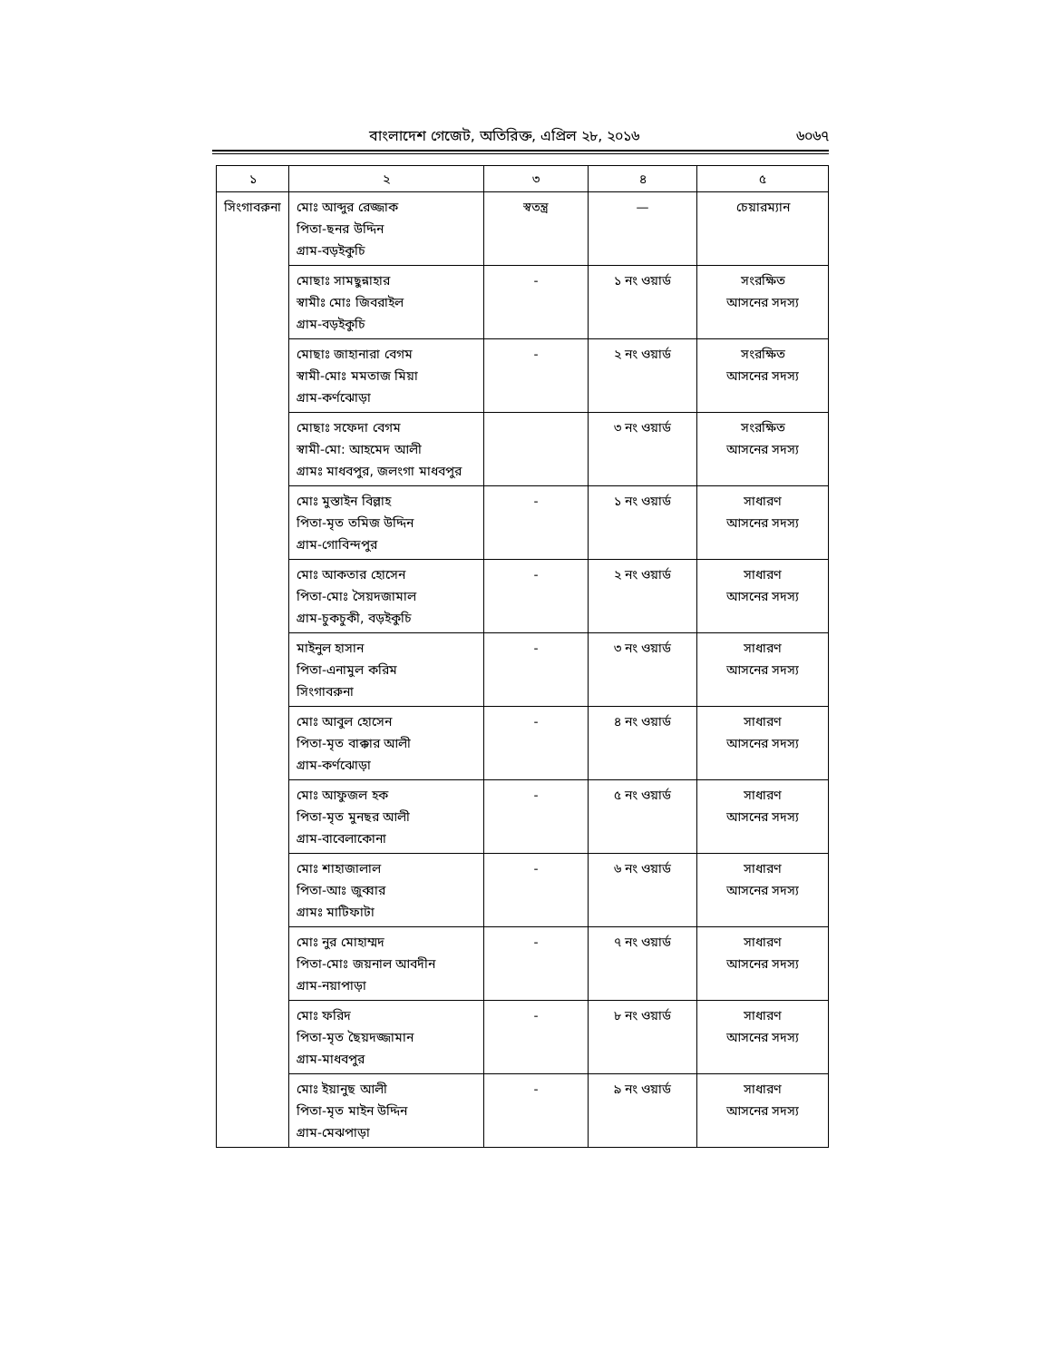বাংলাদেশ গেজেট, অতিরিক্ত, এপ্রিল ২৮, ২০১৬
৬০৬৭
| ১ | ২ | ৩ | ৪ | ৫ |
| --- | --- | --- | --- | --- |
| সিংগাবরুনা | মোঃ আব্দুর রেজ্জাক পিতা-ছনর উদ্দিন গ্রাম-বড়ইকুচি | স্বতন্ত্র | — | চেয়ারম্যান |
| | মোছাঃ সামছুন্নাহার স্বামীঃ মোঃ জিবরাইল গ্রাম-বড়ইকুচি | - | ১ নং ওয়ার্ড | সংরক্ষিত আসনের সদস্য |
| | মোছাঃ জাহানারা বেগম স্বামী-মোঃ মমতাজ মিয়া গ্রাম-কর্ণঝোড়া | - | ২ নং ওয়ার্ড | সংরক্ষিত আসনের সদস্য |
| | মোছাঃ সফেদা বেগম স্বামী-মো: আহমেদ আলী গ্রামঃ মাধবপুর, জলংগা মাধবপুর | | ৩ নং ওয়ার্ড | সংরক্ষিত আসনের সদস্য |
| | মোঃ মুস্তাইন বিল্লাহ পিতা-মৃত তমিজ উদ্দিন গ্রাম-গোবিন্দপুর | - | ১ নং ওয়ার্ড | সাধারণ আসনের সদস্য |
| | মোঃ আকতার হোসেন পিতা-মোঃ সৈয়দজামাল গ্রাম-চুকচুকী, বড়ইকুচি | - | ২ নং ওয়ার্ড | সাধারণ আসনের সদস্য |
| | মাইনুল হাসান পিতা-এনামুল করিম সিংগাবরুনা | - | ৩ নং ওয়ার্ড | সাধারণ আসনের সদস্য |
| | মোঃ আবুল হোসেন পিতা-মৃত বাক্কার আলী গ্রাম-কর্ণঝোড়া | - | ৪ নং ওয়ার্ড | সাধারণ আসনের সদস্য |
| | মোঃ আফুজল হক পিতা-মৃত মুনছর আলী গ্রাম-বাবেলাকোনা | - | ৫ নং ওয়ার্ড | সাধারণ আসনের সদস্য |
| | মোঃ শাহাজালাল পিতা-আঃ জুব্বার গ্রামঃ মাটিফাটা | - | ৬ নং ওয়ার্ড | সাধারণ আসনের সদস্য |
| | মোঃ নুর মোহাম্মদ পিতা-মোঃ জয়নাল আবদীন গ্রাম-নয়াপাড়া | - | ৭ নং ওয়ার্ড | সাধারণ আসনের সদস্য |
| | মোঃ ফরিদ পিতা-মৃত ছৈয়দজ্জামান গ্রাম-মাধবপুর | - | ৮ নং ওয়ার্ড | সাধারণ আসনের সদস্য |
| | মোঃ ইয়ানুছ আলী পিতা-মৃত মাইন উদ্দিন গ্রাম-মেঝপাড়া | - | ৯ নং ওয়ার্ড | সাধারণ আসনের সদস্য |